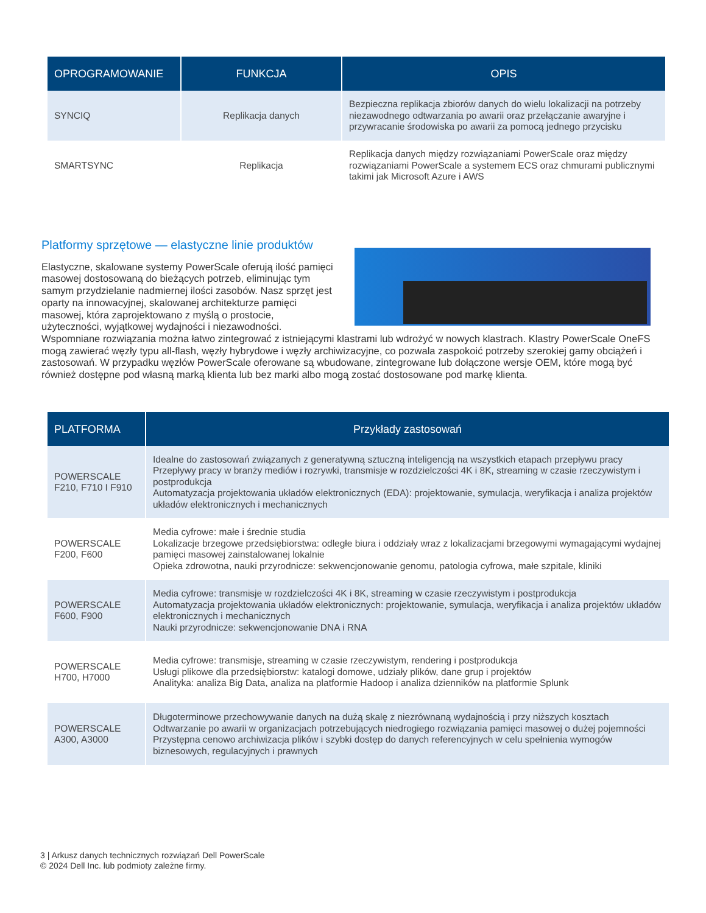| OPROGRAMOWANIE | FUNKCJA | OPIS |
| --- | --- | --- |
| SYNCIQ | Replikacja danych | Bezpieczna replikacja zbiorów danych do wielu lokalizacji na potrzeby niezawodnego odtwarzania po awarii oraz przełączanie awaryjne i przywracanie środowiska po awarii za pomocą jednego przycisku |
| SMARTSYNC | Replikacja | Replikacja danych między rozwiązaniami PowerScale oraz między rozwiązaniami PowerScale a systemem ECS oraz chmurami publicznymi takimi jak Microsoft Azure i AWS |
Platformy sprzętowe — elastyczne linie produktów
Elastyczne, skalowane systemy PowerScale oferują ilość pamięci masowej dostosowaną do bieżących potrzeb, eliminując tym samym przydzielanie nadmiernej ilości zasobów. Nasz sprzęt jest oparty na innowacyjnej, skalowanej architekturze pamięci masowej, która zaprojektowano z myślą o prostocie, użyteczności, wyjątkowej wydajności i niezawodności. Wspomniane rozwiązania można łatwo zintegrować z istniejącymi klastrami lub wdrożyć w nowych klastrach. Klastry PowerScale OneFS mogą zawierać węzły typu all-flash, węzły hybrydowe i węzły archiwizacyjne, co pozwala zaspokoić potrzeby szerokiej gamy obciążeń i zastosowań. W przypadku węzłów PowerScale oferowane są wbudowane, zintegrowane lub dołączone wersje OEM, które mogą być również dostępne pod własną marką klienta lub bez marki albo mogą zostać dostosowane pod markę klienta.
| PLATFORMA | Przykłady zastosowań |
| --- | --- |
| POWERSCALE F210, F710 I F910 | Idealne do zastosowań związanych z generatywną sztuczną inteligencją na wszystkich etapach przepływu pracy Przepływy pracy w branży mediów i rozrywki, transmisje w rozdzielczości 4K i 8K, streaming w czasie rzeczywistym i postprodukcja Automatyzacja projektowania układów elektronicznych (EDA): projektowanie, symulacja, weryfikacja i analiza projektów układów elektronicznych i mechanicznych |
| POWERSCALE F200, F600 | Media cyfrowe: małe i średnie studia Lokalizacje brzegowe przedsiębiorstwa: odległe biura i oddziały wraz z lokalizacjami brzegowymi wymagającymi wydajnej pamięci masowej zainstalowanej lokalnie Opieka zdrowotna, nauki przyrodnicze: sekwencjonowanie genomu, patologia cyfrowa, małe szpitale, kliniki |
| POWERSCALE F600, F900 | Media cyfrowe: transmisje w rozdzielczości 4K i 8K, streaming w czasie rzeczywistym i postprodukcja Automatyzacja projektowania układów elektronicznych: projektowanie, symulacja, weryfikacja i analiza projektów układów elektronicznych i mechanicznych Nauki przyrodnicze: sekwencjonowanie DNA i RNA |
| POWERSCALE H700, H7000 | Media cyfrowe: transmisje, streaming w czasie rzeczywistym, rendering i postprodukcja Usługi plikowe dla przedsiębiorstw: katalogi domowe, udziały plików, dane grup i projektów Analityka: analiza Big Data, analiza na platformie Hadoop i analiza dzienników na platformie Splunk |
| POWERSCALE A300, A3000 | Długoterminowe przechowywanie danych na dużą skalę z niezrównaną wydajnością i przy niższych kosztach Odtwarzanie po awarii w organizacjach potrzebujących niedrogiego rozwiązania pamięci masowej o dużej pojemności Przystępna cenowo archiwizacja plików i szybki dostęp do danych referencyjnych w celu spełnienia wymogów biznesowych, regulacyjnych i prawnych |
3 | Arkusz danych technicznych rozwiązań Dell PowerScale
© 2024 Dell Inc. lub podmioty zależne firmy.